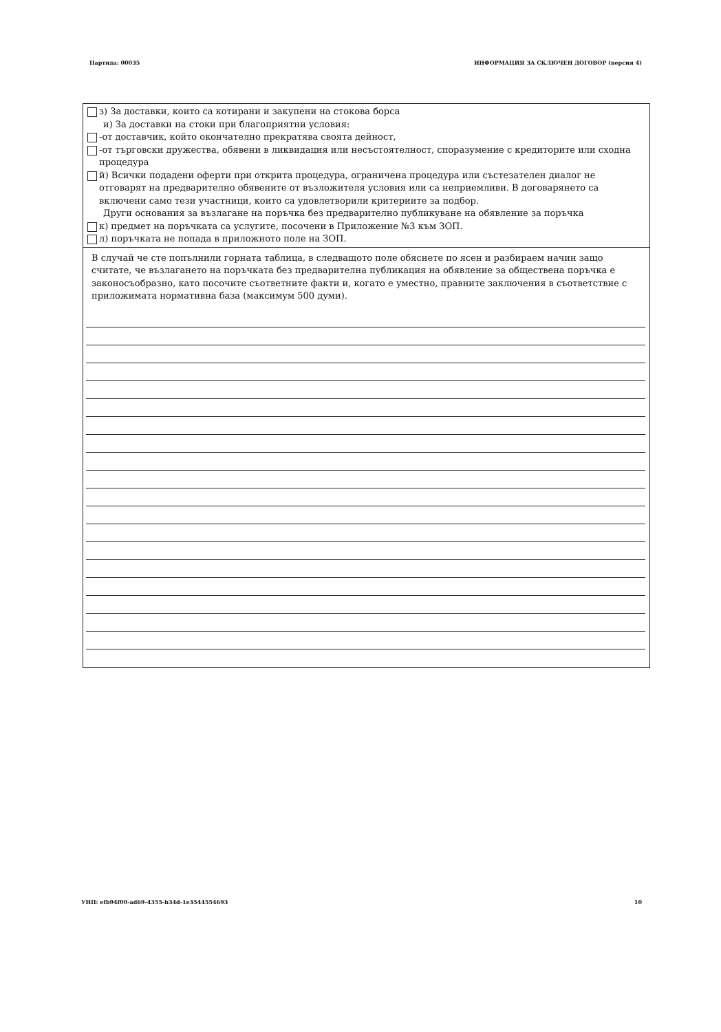Партида: 00035 ИНФОРМАЦИЯ ЗА СКЛЮЧЕН ДОГОВОР (версия 4)
з) За доставки, които са котирани и закупени на стокова борса
и) За доставки на стоки при благоприятни условия:
-от доставчик, който окончателно прекратява своята дейност,
-от търговски дружества, обявени в ликвидация или несъстоятелност, споразумение с кредиторите или сходна процедура
й) Всички подадени оферти при открита процедура, ограничена процедура или състезателен диалог не отговарят на предварително обявените от възложителя условия или са неприемливи. В договарянето са включени само тези участници, които са удовлетворили критериите за подбор.
Други основания за възлагане на поръчка без предварително публикуване на обявление за поръчка
к) предмет на поръчката са услугите, посочени в Приложение №3 към ЗОП.
л) поръчката не попада в приложното поле на ЗОП.
В случай че сте попълнили горната таблица, в следващото поле обяснете по ясен и разбираем начин защо считате, че възлагането на поръчката без предварителна публикация на обявление за обществена поръчка е законосъобразно, като посочите съответните факти и, когато е уместно, правните заключения в съответствие с приложимата нормативна база (максимум 500 думи).
УНП: efb94f00-ad69-4355-b34d-1e3544554693 10